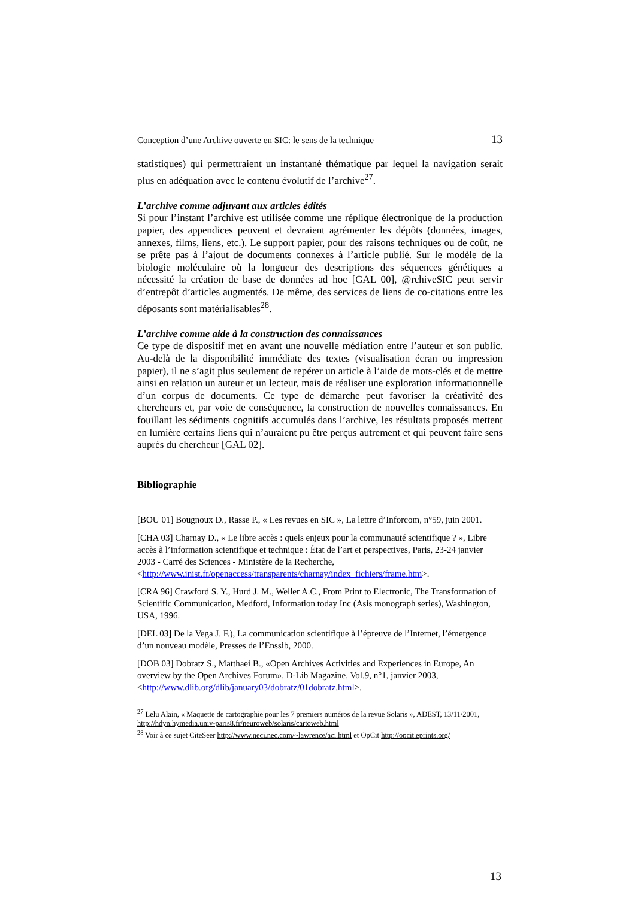Conception d’une Archive ouverte en SIC: le sens de la technique 13
statistiques) qui permettraient un instantané thématique par lequel la navigation serait plus en adéquation avec le contenu évolutif de l’archive<sup>27</sup>.
L’archive comme adjuvant aux articles édités
Si pour l’instant l’archive est utilisée comme une réplique électronique de la production papier, des appendices peuvent et devraient agrémenter les dépôts (données, images, annexes, films, liens, etc.). Le support papier, pour des raisons techniques ou de coût, ne se prête pas à l’ajout de documents connexes à l’article publié. Sur le modèle de la biologie moléculaire où la longueur des descriptions des séquences génétiques a nécessité la création de base de données ad hoc [GAL 00], @rchiveSIC peut servir d’entrepôt d’articles augmentés. De même, des services de liens de co-citations entre les déposants sont matérialisables<sup>28</sup>.
L’archive comme aide à la construction des connaissances
Ce type de dispositif met en avant une nouvelle médiation entre l’auteur et son public. Au-delà de la disponibilité immédiate des textes (visualisation écran ou impression papier), il ne s’agit plus seulement de repérer un article à l’aide de mots-clés et de mettre ainsi en relation un auteur et un lecteur, mais de réaliser une exploration informationnelle d’un corpus de documents. Ce type de démarche peut favoriser la créativité des chercheurs et, par voie de conséquence, la construction de nouvelles connaissances. En fouillant les sédiments cognitifs accumulés dans l’archive, les résultats proposés mettent en lumière certains liens qui n’auraient pu être perçus autrement et qui peuvent faire sens auprès du chercheur [GAL 02].
Bibliographie
[BOU 01] Bougnoux D., Rasse P., « Les revues en SIC », La lettre d’Inforcom, n°59, juin 2001.
[CHA 03] Charnay D., « Le libre accès : quels enjeux pour la communauté scientifique ? », Libre accès à l’information scientifique et technique : État de l’art et perspectives, Paris, 23-24 janvier 2003 - Carré des Sciences - Ministère de la Recherche, <http://www.inist.fr/openaccess/transparents/charnay/index_fichiers/frame.htm>.
[CRA 96] Crawford S. Y., Hurd J. M., Weller A.C., From Print to Electronic, The Transformation of Scientific Communication, Medford, Information today Inc (Asis monograph series), Washington, USA, 1996.
[DEL 03] De la Vega J. F.), La communication scientifique à l’épreuve de l’Internet, l’émergence d’un nouveau modèle, Presses de l’Enssib, 2000.
[DOB 03] Dobratz S., Matthaei B., «Open Archives Activities and Experiences in Europe, An overview by the Open Archives Forum», D-Lib Magazine, Vol.9, n°1, janvier 2003, <http://www.dlib.org/dlib/january03/dobratz/01dobratz.html>.
<sup>27</sup> Lelu Alain, « Maquette de cartographie pour les 7 premiers numéros de la revue Solaris », ADEST, 13/11/2001, http://hdyn.hymedia.univ-paris8.fr/neuroweb/solaris/cartoweb.html
<sup>28</sup> Voir à ce sujet CiteSeer http://www.neci.nec.com/~lawrence/aci.html et OpCit http://opcit.eprints.org/
13